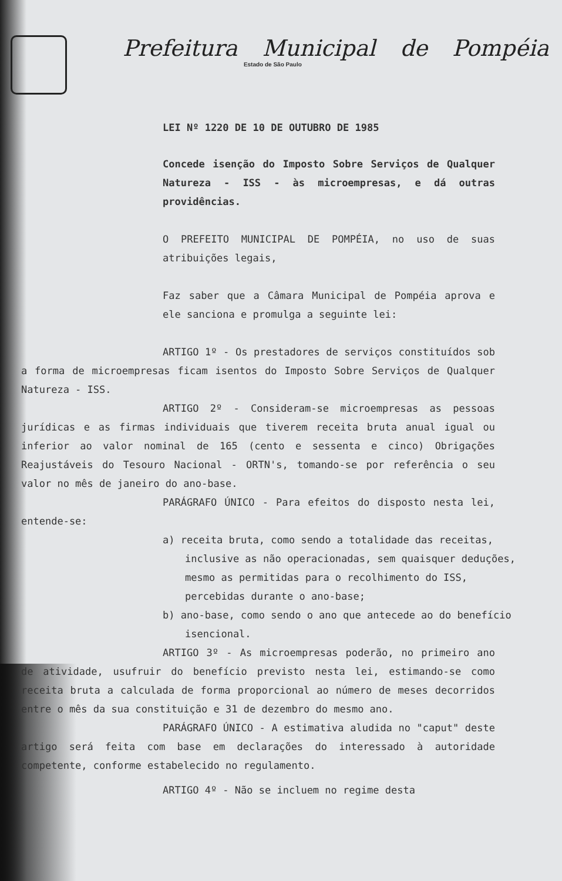Prefeitura Municipal de Pompéia
Estado de São Paulo
LEI Nº 1220 DE 10 DE OUTUBRO DE 1985
Concede isenção do Imposto Sobre Serviços de Qualquer Natureza - ISS - às microempresas, e dá outras providências.
O PREFEITO MUNICIPAL DE POMPÉIA, no uso de suas atribuições legais,
Faz saber que a Câmara Municipal de Pompéia aprova e ele sanciona e promulga a seguinte lei:
ARTIGO 1º - Os prestadores de serviços constituídos sob a forma de microempresas ficam isentos do Imposto Sobre Serviços de Qualquer Natureza - ISS.
ARTIGO 2º - Consideram-se microempresas as pessoas jurídicas e as firmas individuais que tiverem receita bruta anual igual ou inferior ao valor nominal de 165 (cento e sessenta e cinco) Obrigações Reajustáveis do Tesouro Nacional - ORTN's, tomando-se por referência o seu valor no mês de janeiro do ano-base.
PARÁGRAFO ÚNICO - Para efeitos do disposto nesta lei, entende-se:
a) receita bruta, como sendo a totalidade das receitas, inclusive as não operacionadas, sem quaisquer deduções, mesmo as permitidas para o recolhimento do ISS, percebidas durante o ano-base;
b) ano-base, como sendo o ano que antecede ao do benefício isencional.
ARTIGO 3º - As microempresas poderão, no primeiro ano de atividade, usufruir do benefício previsto nesta lei, estimando-se como receita bruta a calculada de forma proporcional ao número de meses decorridos entre o mês da sua constituição e 31 de dezembro do mesmo ano.
PARÁGRAFO ÚNICO - A estimativa aludida no "caput" deste artigo será feita com base em declarações do interessado à autoridade competente, conforme estabelecido no regulamento.
ARTIGO 4º - Não se incluem no regime desta